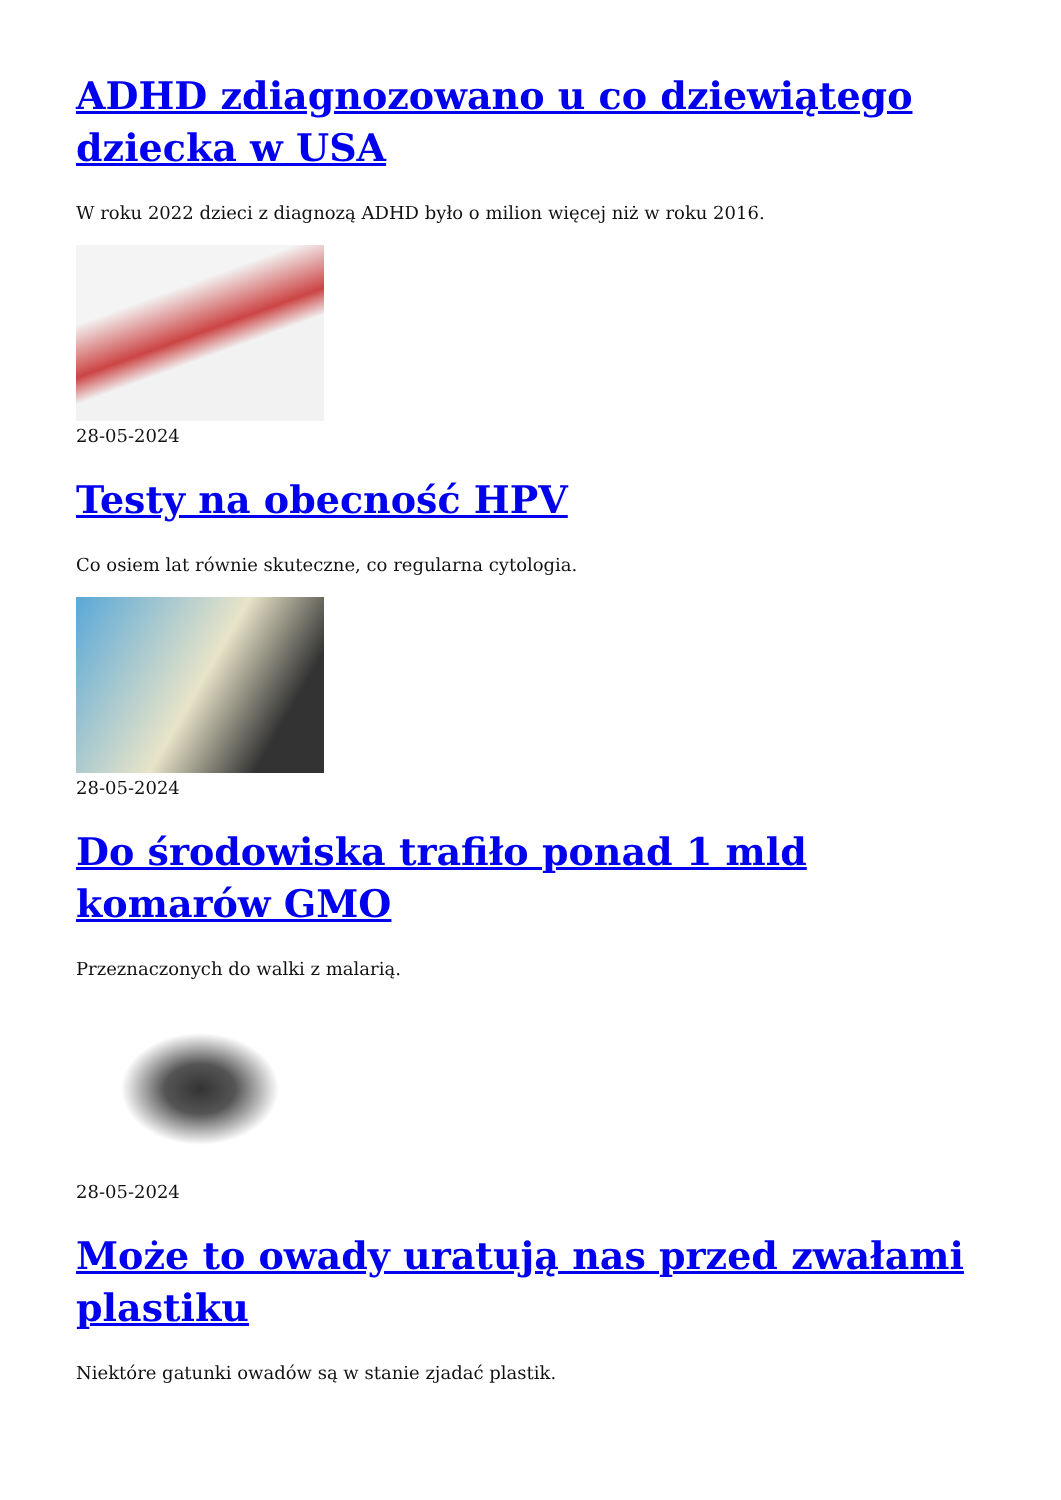ADHD zdiagnozowano u co dziewiątego dziecka w USA
W roku 2022 dzieci z diagnozą ADHD było o milion więcej niż w roku 2016.
28-05-2024
Testy na obecność HPV
Co osiem lat równie skuteczne, co regularna cytologia.
28-05-2024
Do środowiska trafiło ponad 1 mld komarów GMO
Przeznaczonych do walki z malarią.
28-05-2024
Może to owady uratują nas przed zwałami plastiku
Niektóre gatunki owadów są w stanie zjadać plastik.